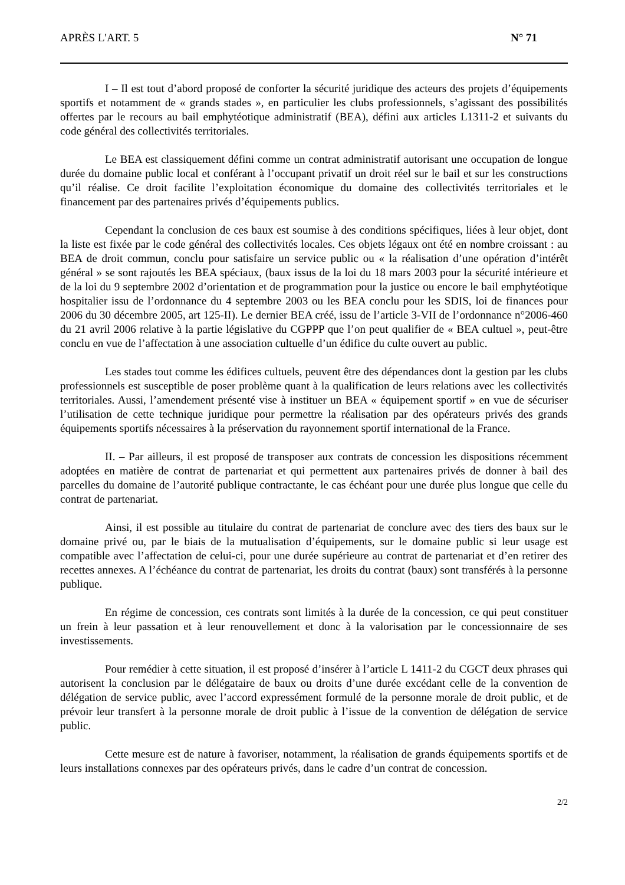APRÈS L'ART. 5 N° 71
I – Il est tout d’abord proposé de conforter la sécurité juridique des acteurs des projets d’équipements sportifs et notamment de « grands stades », en particulier les clubs professionnels, s’agissant des possibilités offertes par le recours au bail emphytéotique administratif (BEA), défini aux articles L1311-2 et suivants du code général des collectivités territoriales.
Le BEA est classiquement défini comme un contrat administratif autorisant une occupation de longue durée du domaine public local et conférant à l’occupant privatif un droit réel sur le bail et sur les constructions qu’il réalise. Ce droit facilite l’exploitation économique du domaine des collectivités territoriales et le financement par des partenaires privés d’équipements publics.
Cependant la conclusion de ces baux est soumise à des conditions spécifiques, liées à leur objet, dont la liste est fixée par le code général des collectivités locales. Ces objets légaux ont été en nombre croissant : au BEA de droit commun, conclu pour satisfaire un service public ou « la réalisation d’une opération d’intérêt général » se sont rajoutés les BEA spéciaux, (baux issus de la loi du 18 mars 2003 pour la sécurité intérieure et de la loi du 9 septembre 2002 d’orientation et de programmation pour la justice ou encore le bail emphytéotique hospitalier issu de l’ordonnance du 4 septembre 2003 ou les BEA conclu pour les SDIS, loi de finances pour 2006 du 30 décembre 2005, art 125-II). Le dernier BEA créé, issu de l’article 3-VII de l’ordonnance n°2006-460 du 21 avril 2006 relative à la partie législative du CGPPP que l’on peut qualifier de « BEA cultuel », peut-être conclu en vue de l’affectation à une association cultuelle d’un édifice du culte ouvert au public.
Les stades tout comme les édifices cultuels, peuvent être des dépendances dont la gestion par les clubs professionnels est susceptible de poser problème quant à la qualification de leurs relations avec les collectivités territoriales. Aussi, l’amendement présenté vise à instituer un BEA « équipement sportif » en vue de sécuriser l’utilisation de cette technique juridique pour permettre la réalisation par des opérateurs privés des grands équipements sportifs nécessaires à la préservation du rayonnement sportif international de la France.
II. – Par ailleurs, il est proposé de transposer aux contrats de concession les dispositions récemment adoptées en matière de contrat de partenariat et qui permettent aux partenaires privés de donner à bail des parcelles du domaine de l’autorité publique contractante, le cas échéant pour une durée plus longue que celle du contrat de partenariat.
Ainsi, il est possible au titulaire du contrat de partenariat de conclure avec des tiers des baux sur le domaine privé ou, par le biais de la mutualisation d’équipements, sur le domaine public si leur usage est compatible avec l’affectation de celui-ci, pour une durée supérieure au contrat de partenariat et d’en retirer des recettes annexes. A l’échéance du contrat de partenariat, les droits du contrat (baux) sont transférés à la personne publique.
En régime de concession, ces contrats sont limités à la durée de la concession, ce qui peut constituer un frein à leur passation et à leur renouvellement et donc à la valorisation par le concessionnaire de ses investissements.
Pour remédier à cette situation, il est proposé d’insérer à l’article L 1411-2 du CGCT deux phrases qui autorisent la conclusion par le délégataire de baux ou droits d’une durée excédant celle de la convention de délégation de service public, avec l’accord expressément formulé de la personne morale de droit public, et de prévoir leur transfert à la personne morale de droit public à l’issue de la convention de délégation de service public.
Cette mesure est de nature à favoriser, notamment, la réalisation de grands équipements sportifs et de leurs installations connexes par des opérateurs privés, dans le cadre d’un contrat de concession.
2/2